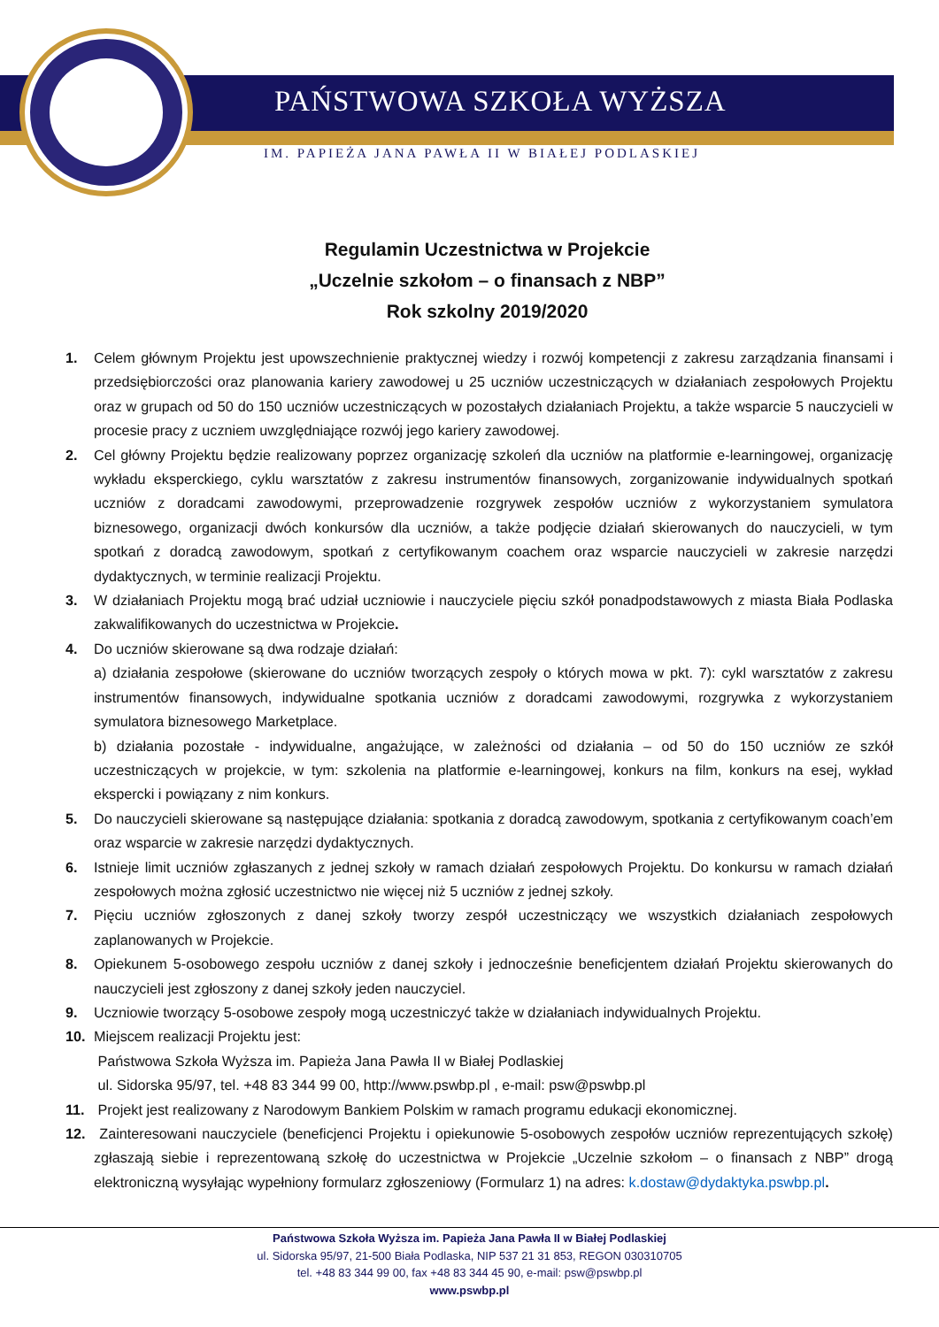PAŃSTWOWA SZKOŁA WYŻSZA
IM. PAPIEŻA JANA PAWŁA II W BIAŁEJ PODLASKIEJ
Regulamin Uczestnictwa w Projekcie
„Uczelnie szkołom – o finansach z NBP”
Rok szkolny 2019/2020
1. Celem głównym Projektu jest upowszechnienie praktycznej wiedzy i rozwój kompetencji z zakresu zarządzania finansami i przedsiębiorczości oraz planowania kariery zawodowej u 25 uczniów uczestniczących w działaniach zespołowych Projektu oraz w grupach od 50 do 150 uczniów uczestniczących w pozostałych działaniach Projektu, a także wsparcie 5 nauczycieli w procesie pracy z uczniem uwzględniające rozwój jego kariery zawodowej.
2. Cel główny Projektu będzie realizowany poprzez organizację szkoleń dla uczniów na platformie e-learningowej, organizację wykładu eksperckiego, cyklu warsztatów z zakresu instrumentów finansowych, zorganizowanie indywidualnych spotkań uczniów z doradcami zawodowymi, przeprowadzenie rozgrywek zespołów uczniów z wykorzystaniem symulatora biznesowego, organizacji dwóch konkursów dla uczniów, a także podjęcie działań skierowanych do nauczycieli, w tym spotkań z doradcą zawodowym, spotkań z certyfikowanym coachem oraz wsparcie nauczycieli w zakresie narzędzi dydaktycznych, w terminie realizacji Projektu.
3. W działaniach Projektu mogą brać udział uczniowie i nauczyciele pięciu szkół ponadpodstawowych z miasta Biała Podlaska zakwalifikowanych do uczestnictwa w Projekcie.
4. Do uczniów skierowane są dwa rodzaje działań:
a) działania zespołowe (skierowane do uczniów tworzących zespoły o których mowa w pkt. 7): cykl warsztatów z zakresu instrumentów finansowych, indywidualne spotkania uczniów z doradcami zawodowymi, rozgrywka z wykorzystaniem symulatora biznesowego Marketplace.
b) działania pozostałe - indywidualne, angażujące, w zależności od działania – od 50 do 150 uczniów ze szkół uczestniczących w projekcie, w tym: szkolenia na platformie e-learningowej, konkurs na film, konkurs na esej, wykład ekspercki i powiązany z nim konkurs.
5. Do nauczycieli skierowane są następujące działania: spotkania z doradcą zawodowym, spotkania z certyfikowanym coach’em oraz wsparcie w zakresie narzędzi dydaktycznych.
6. Istnieje limit uczniów zgłaszanych z jednej szkoły w ramach działań zespołowych Projektu. Do konkursu w ramach działań zespołowych można zgłosić uczestnictwo nie więcej niż 5 uczniów z jednej szkoły.
7. Pięciu uczniów zgłoszonych z danej szkoły tworzy zespół uczestniczący we wszystkich działaniach zespołowych zaplanowanych w Projekcie.
8. Opiekunem 5-osobowego zespołu uczniów z danej szkoły i jednocześnie beneficjentem działań Projektu skierowanych do nauczycieli jest zgłoszony z danej szkoły jeden nauczyciel.
9. Uczniowie tworzący 5-osobowe zespoły mogą uczestniczyć także w działaniach indywidualnych Projektu.
10. Miejscem realizacji Projektu jest:
Państwowa Szkoła Wyższa im. Papieża Jana Pawła II w Białej Podlaskiej
ul. Sidorska 95/97, tel. +48 83 344 99 00, http://www.pswbp.pl , e-mail: psw@pswbp.pl
11. Projekt jest realizowany z Narodowym Bankiem Polskim w ramach programu edukacji ekonomicznej.
12. Zainteresowani nauczyciele (beneficjenci Projektu i opiekunowie 5-osobowych zespołów uczniów reprezentujących szkołę) zgłaszają siebie i reprezentowaną szkołę do uczestnictwa w Projekcie „Uczelnie szkołom – o finansach z NBP” drogą elektroniczną wysyłając wypełniony formularz zgłoszeniowy (Formularz 1) na adres: k.dostaw@dydaktyka.pswbp.pl.
Państwowa Szkoła Wyższa im. Papieża Jana Pawła II w Białej Podlaskiej
ul. Sidorska 95/97, 21-500 Biała Podlaska, NIP 537 21 31 853, REGON 030310705
tel. +48 83 344 99 00, fax +48 83 344 45 90, e-mail: psw@pswbp.pl
www.pswbp.pl